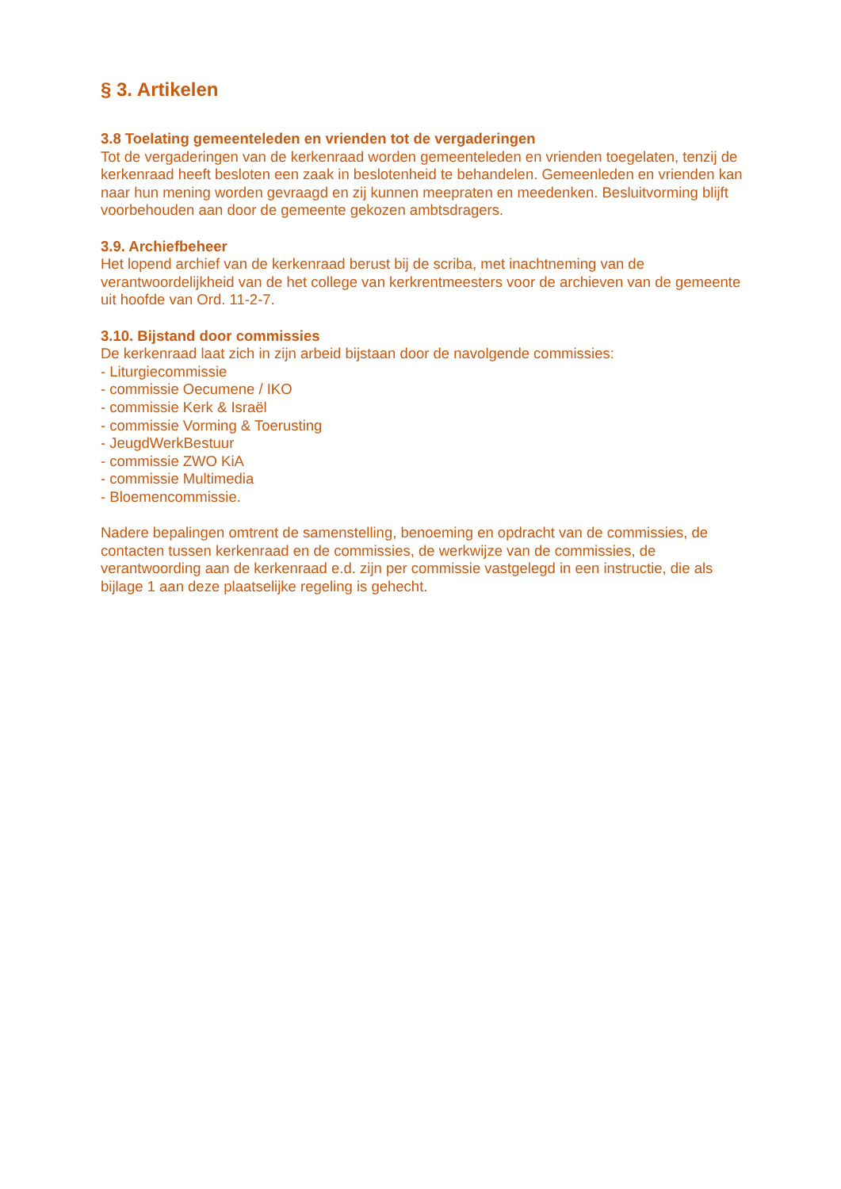§ 3. Artikelen
3.8 Toelating gemeenteleden en vrienden tot de vergaderingen
Tot de vergaderingen van de kerkenraad worden gemeenteleden en vrienden toegelaten, tenzij de kerkenraad heeft besloten een zaak in beslotenheid te behandelen. Gemeenleden en vrienden kan naar hun mening worden gevraagd en zij kunnen meepraten en meedenken. Besluitvorming blijft voorbehouden aan door de gemeente gekozen ambtsdragers.
3.9. Archiefbeheer
Het lopend archief van de kerkenraad berust bij de scriba, met inachtneming van de verantwoordelijkheid van de het college van kerkrentmeesters voor de archieven van de gemeente uit hoofde van Ord. 11-2-7.
3.10. Bijstand door commissies
De kerkenraad laat zich in zijn arbeid bijstaan door de navolgende commissies:
- Liturgiecommissie
- commissie Oecumene / IKO
- commissie Kerk & Israël
- commissie Vorming & Toerusting
- JeugdWerkBestuur
- commissie ZWO KiA
- commissie Multimedia
- Bloemencommissie.
Nadere bepalingen omtrent de samenstelling, benoeming en opdracht van de commissies, de contacten tussen kerkenraad en de commissies, de werkwijze van de commissies, de verantwoording aan de kerkenraad e.d. zijn per commissie vastgelegd in een instructie, die als bijlage 1 aan deze plaatselijke regeling is gehecht.